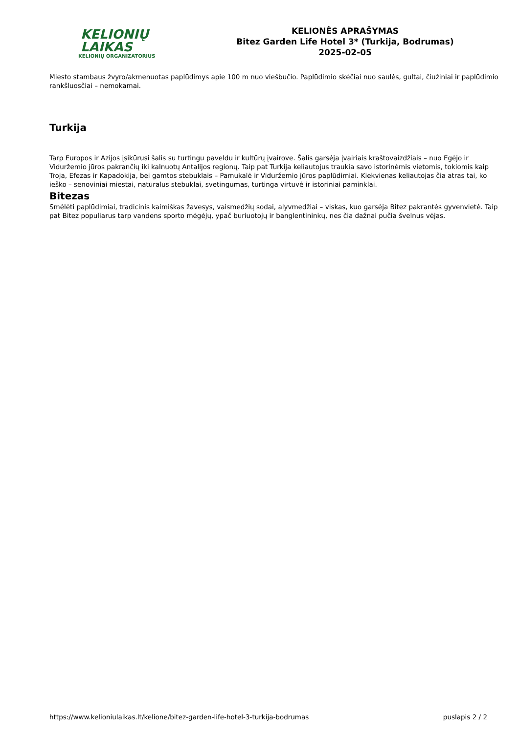KELIONIŲ LAIKAS
KELIONIŲ ORGANIZATORIUS
KELIONĖS APRAŠYMAS
Bitez Garden Life Hotel 3* (Turkija, Bodrumas)
2025-02-05
Miesto stambaus žvyro/akmenuotas paplūdimys apie 100 m nuo viešbučio. Paplūdimio skėčiai nuo saulės, gultai, čiužiniai ir paplūdimio rankšluosčiai – nemokamai.
Turkija
Tarp Europos ir Azijos įsikūrusi šalis su turtingu paveldu ir kultūrų įvairove. Šalis garsėja įvairiais kraštovaizdžiais – nuo Egėjo ir Viduržemio jūros pakrančių iki kalnuotų Antalijos regionų. Taip pat Turkija keliautojus traukia savo istorinėmis vietomis, tokiomis kaip Troja, Efezas ir Kapadokija, bei gamtos stebuklais – Pamukalė ir Viduržemio jūros paplūdimiai. Kiekvienas keliautojas čia atras tai, ko ieško – senoviniai miestai, natūralus stebuklai, svetingumas, turtinga virtuvė ir istoriniai paminklai.
Bitezas
Smėlėti paplūdimiai, tradicinis kaimiškas žavesys, vaismedžių sodai, alyvmedžiai – viskas, kuo garsėja Bitez pakrantės gyvenvietė. Taip pat Bitez populiarus tarp vandens sporto mėgėjų, ypač buriuotojų ir banglentininkų, nes čia dažnai pučia švelnus vėjas.
https://www.kelioniulaikas.lt/kelione/bitez-garden-life-hotel-3-turkija-bodrumas puslapis 2 / 2